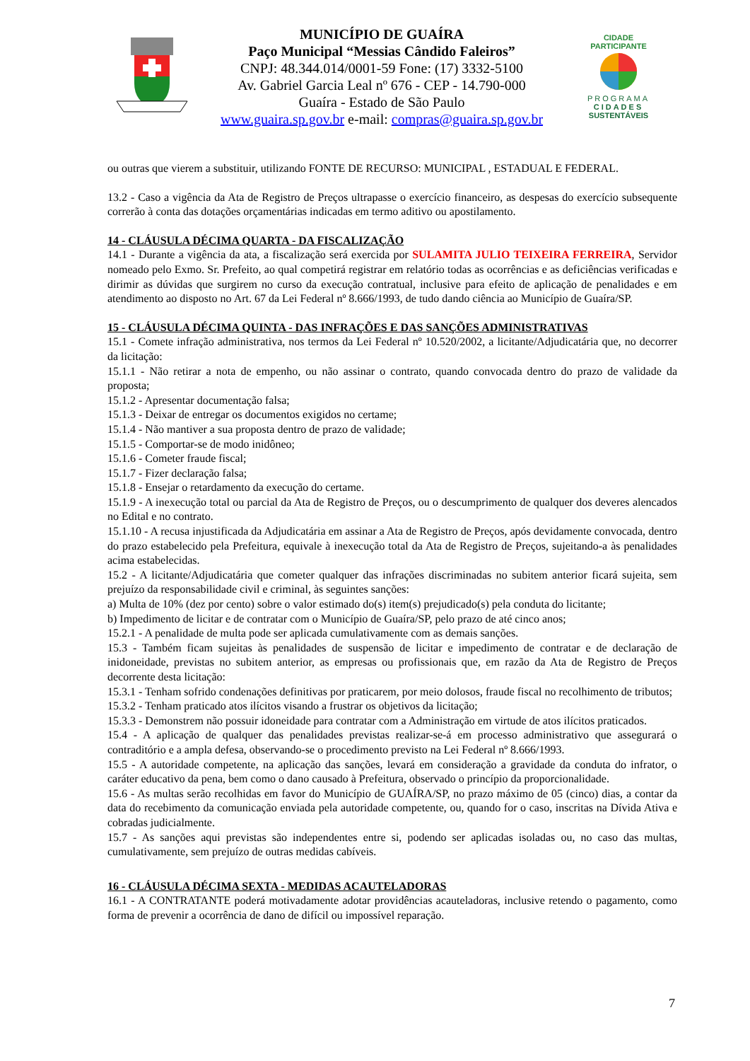MUNICÍPIO DE GUAÍRA
Paço Municipal “Messias Cândido Faleiros”
CNPJ: 48.344.014/0001-59 Fone: (17) 3332-5100
Av. Gabriel Garcia Leal nº 676 - CEP - 14.790-000
Guaíra - Estado de São Paulo
www.guaira.sp.gov.br e-mail: compras@guaira.sp.gov.br
CIDADE PARTICIPANTE
PROGRAMA
CIDADES
SUSTENTÁVEIS
ou outras que vierem a substituir, utilizando FONTE DE RECURSO: MUNICIPAL , ESTADUAL E FEDERAL.
13.2 - Caso a vigência da Ata de Registro de Preços ultrapasse o exercício financeiro, as despesas do exercício subsequente correrão à conta das dotações orçamentárias indicadas em termo aditivo ou apostilamento.
14 - CLÁUSULA DÉCIMA QUARTA - DA FISCALIZAÇÃO
14.1 - Durante a vigência da ata, a fiscalização será exercida por SULAMITA JULIO TEIXEIRA FERREIRA, Servidor nomeado pelo Exmo. Sr. Prefeito, ao qual competirá registrar em relatório todas as ocorrências e as deficiências verificadas e dirimir as dúvidas que surgirem no curso da execução contratual, inclusive para efeito de aplicação de penalidades e em atendimento ao disposto no Art. 67 da Lei Federal nº 8.666/1993, de tudo dando ciência ao Município de Guaíra/SP.
15 - CLÁUSULA DÉCIMA QUINTA - DAS INFRAÇÕES E DAS SANÇÕES ADMINISTRATIVAS
15.1 - Comete infração administrativa, nos termos da Lei Federal nº 10.520/2002, a licitante/Adjudicatária que, no decorrer da licitação:
15.1.1 - Não retirar a nota de empenho, ou não assinar o contrato, quando convocada dentro do prazo de validade da proposta;
15.1.2 - Apresentar documentação falsa;
15.1.3 - Deixar de entregar os documentos exigidos no certame;
15.1.4 - Não mantiver a sua proposta dentro de prazo de validade;
15.1.5 - Comportar-se de modo inidôneo;
15.1.6 - Cometer fraude fiscal;
15.1.7 - Fizer declaração falsa;
15.1.8 - Ensejar o retardamento da execução do certame.
15.1.9 - A inexecução total ou parcial da Ata de Registro de Preços, ou o descumprimento de qualquer dos deveres alencados no Edital e no contrato.
15.1.10 - A recusa injustificada da Adjudicatária em assinar a Ata de Registro de Preços, após devidamente convocada, dentro do prazo estabelecido pela Prefeitura, equivale à inexecução total da Ata de Registro de Preços, sujeitando-a às penalidades acima estabelecidas.
15.2 - A licitante/Adjudicatária que cometer qualquer das infrações discriminadas no subitem anterior ficará sujeita, sem prejuízo da responsabilidade civil e criminal, às seguintes sanções:
a) Multa de 10% (dez por cento) sobre o valor estimado do(s) item(s) prejudicado(s) pela conduta do licitante;
b) Impedimento de licitar e de contratar com o Município de Guaíra/SP, pelo prazo de até cinco anos;
15.2.1 - A penalidade de multa pode ser aplicada cumulativamente com as demais sanções.
15.3 - Também ficam sujeitas às penalidades de suspensão de licitar e impedimento de contratar e de declaração de inidoneidade, previstas no subitem anterior, as empresas ou profissionais que, em razão da Ata de Registro de Preços decorrente desta licitação:
15.3.1 - Tenham sofrido condenações definitivas por praticarem, por meio dolosos, fraude fiscal no recolhimento de tributos;
15.3.2 - Tenham praticado atos ilícitos visando a frustrar os objetivos da licitação;
15.3.3 - Demonstrem não possuir idoneidade para contratar com a Administração em virtude de atos ilícitos praticados.
15.4 - A aplicação de qualquer das penalidades previstas realizar-se-á em processo administrativo que assegurará o contraditório e a ampla defesa, observando-se o procedimento previsto na Lei Federal nº 8.666/1993.
15.5 - A autoridade competente, na aplicação das sanções, levará em consideração a gravidade da conduta do infrator, o caráter educativo da pena, bem como o dano causado à Prefeitura, observado o princípio da proporcionalidade.
15.6 - As multas serão recolhidas em favor do Município de GUAÍRA/SP, no prazo máximo de 05 (cinco) dias, a contar da data do recebimento da comunicação enviada pela autoridade competente, ou, quando for o caso, inscritas na Dívida Ativa e cobradas judicialmente.
15.7 - As sanções aqui previstas são independentes entre si, podendo ser aplicadas isoladas ou, no caso das multas, cumulativamente, sem prejuízo de outras medidas cabíveis.
16 - CLÁUSULA DÉCIMA SEXTA - MEDIDAS ACAUTELADORAS
16.1 - A CONTRATANTE poderá motivadamente adotar providências acauteladoras, inclusive retendo o pagamento, como forma de prevenir a ocorrência de dano de difícil ou impossível reparação.
7